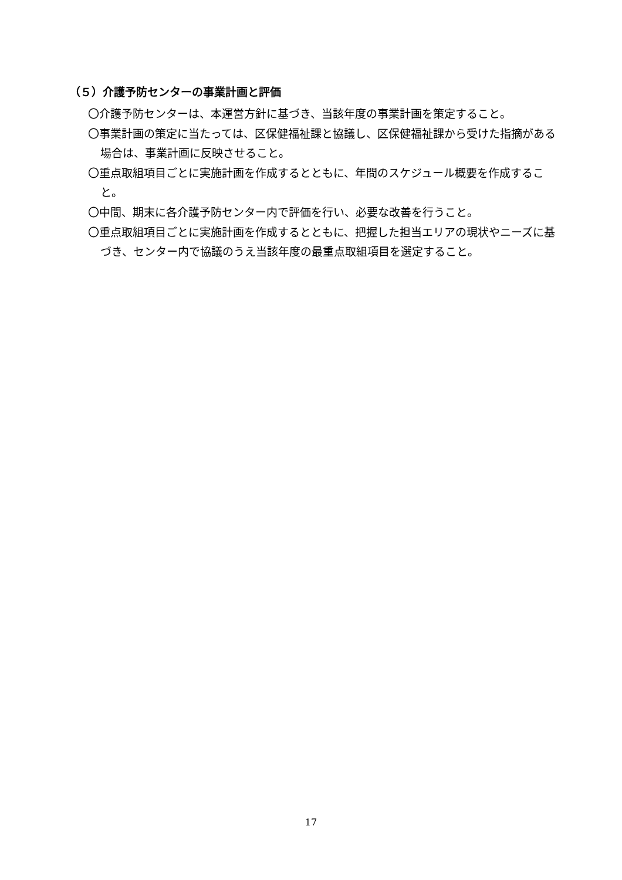（５）介護予防センターの事業計画と評価
〇介護予防センターは、本運営方針に基づき、当該年度の事業計画を策定すること。
〇事業計画の策定に当たっては、区保健福祉課と協議し、区保健福祉課から受けた指摘がある場合は、事業計画に反映させること。
〇重点取組項目ごとに実施計画を作成するとともに、年間のスケジュール概要を作成すること。
〇中間、期末に各介護予防センター内で評価を行い、必要な改善を行うこと。
〇重点取組項目ごとに実施計画を作成するとともに、把握した担当エリアの現状やニーズに基づき、センター内で協議のうえ当該年度の最重点取組項目を選定すること。
17